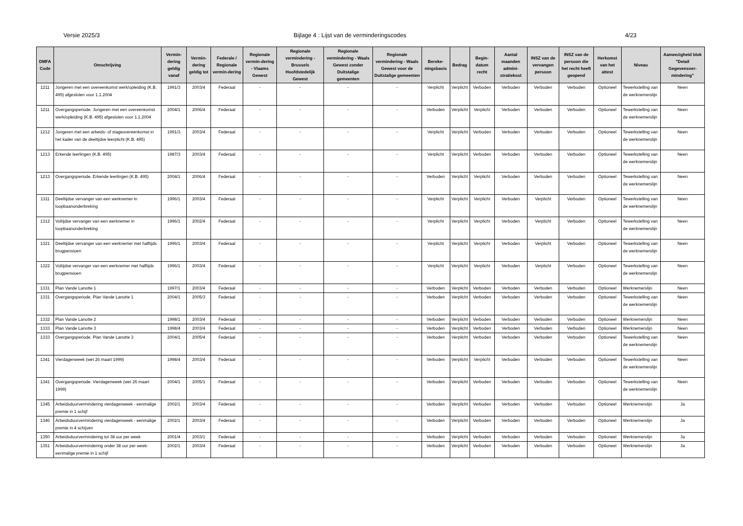Versie 2025/3 Bijlage 4 : Lijst van de verminderingscodes
4/23
| DMFA Code | Omschrijving | Vermin-dering geldig vanaf | Vermin-dering geldig tot | Federale / Regionale vermin-dering | Regionale vermin-dering - Vlaams Gewest | Regionale vermindering - Brussels Hoofdstedelijk Gewest | Regionale vermindering - Waals Gewest zonder Duitstalige gemeenten | Regionale vermindering - Waals Gewest voor de Duitstalige gemeenten | Bereke-ningsbasis | Bedrag | Begin-datum recht | Aantal maanden admini-stratiekost | INSZ van de vervangen persoon | INSZ van de persoon die het recht heeft geopend | Herkomst van het attest | Niveau | Aanwezigheid blok "Detail Gegevensver-mindering" |
| --- | --- | --- | --- | --- | --- | --- | --- | --- | --- | --- | --- | --- | --- | --- | --- | --- | --- |
| 1211 | Jongeren met een overeenkomst werk/opleiding (K.B. 495) afgesloten voor 1.1.2004 | 1991/3 | 2003/4 | Federaal | - | - | - | - | Verplicht | Verplicht | Verboden | Verboden | Verboden | Verboden | Optioneel | Tewerkstelling van de werknemerslijn | Neen |
| 1211 | Overgangsperiode. Jongeren met een overeenkomst werk/opleiding (K.B. 495) afgesloten voor 1.1.2004 | 2004/1 | 2006/4 | Federaal | - | - | - | - | Verboden | Verplicht | Verplicht | Verboden | Verboden | Verboden | Optioneel | Tewerkstelling van de werknemerslijn | Neen |
| 1212 | Jongeren met een arbeids- of stageovereenkomst in het kader van de deeltijdse leerplicht (K.B. 495) | 1991/3 | 2003/4 | Federaal | - | - | - | - | Verplicht | Verplicht | Verboden | Verboden | Verboden | Verboden | Optioneel | Tewerkstelling van de werknemerslijn | Neen |
| 1213 | Erkende leerlingen (K.B. 495) | 1987/3 | 2003/4 | Federaal | - | - | - | - | Verplicht | Verplicht | Verboden | Verboden | Verboden | Verboden | Optioneel | Tewerkstelling van de werknemerslijn | Neen |
| 1213 | Overgangsperiode. Erkende leerlingen (K.B. 495) | 2004/1 | 2006/4 | Federaal | - | - | - | - | Verboden | Verplicht | Verplicht | Verboden | Verboden | Verboden | Optioneel | Tewerkstelling van de werknemerslijn | Neen |
| 1311 | Deeltijdse vervanger van een werknemer in loopbaanonderbreking | 1996/1 | 2003/4 | Federaal | - | - | - | - | Verplicht | Verplicht | Verplicht | Verboden | Verplicht | Verboden | Optioneel | Tewerkstelling van de werknemerslijn | Neen |
| 1312 | Voltijdse vervanger van een werknemer in loopbaanonderbreking | 1996/1 | 2002/4 | Federaal | - | - | - | - | Verplicht | Verplicht | Verplicht | Verboden | Verplicht | Verboden | Optioneel | Tewerkstelling van de werknemerslijn | Neen |
| 1321 | Deeltijdse vervanger van een werknemer met halftijds brugpensioen | 1996/1 | 2003/4 | Federaal | - | - | - | - | Verplicht | Verplicht | Verplicht | Verboden | Verplicht | Verboden | Optioneel | Tewerkstelling van de werknemerslijn | Neen |
| 1322 | Voltijdse vervanger van een werknemer met halftijds brugpensioen | 1996/1 | 2003/4 | Federaal | - | - | - | - | Verplicht | Verplicht | Verplicht | Verboden | Verplicht | Verboden | Optioneel | Tewerkstelling van de werknemerslijn | Neen |
| 1331 | Plan Vande Lanotte 1 | 1997/1 | 2003/4 | Federaal | - | - | - | - | Verboden | Verplicht | Verboden | Verboden | Verboden | Verboden | Optioneel | Werknemerslijn | Neen |
| 1331 | Overgangsperiode. Plan Vande Lanotte 1 | 2004/1 | 2005/3 | Federaal | - | - | - | - | Verboden | Verplicht | Verboden | Verboden | Verboden | Verboden | Optioneel | Tewerkstelling van de werknemerslijn | Neen |
| 1332 | Plan Vande Lanotte 2 | 1998/1 | 2003/4 | Federaal | - | - | - | - | Verboden | Verplicht | Verboden | Verboden | Verboden | Verboden | Optioneel | Werknemerslijn | Neen |
| 1333 | Plan Vande Lanotte 3 | 1998/4 | 2003/4 | Federaal | - | - | - | - | Verboden | Verplicht | Verboden | Verboden | Verboden | Verboden | Optioneel | Werknemerslijn | Neen |
| 1333 | Overgangsperiode. Plan Vande Lanotte 3 | 2004/1 | 2005/4 | Federaal | - | - | - | - | Verboden | Verplicht | Verboden | Verboden | Verboden | Verboden | Optioneel | Tewerkstelling van de werknemerslijn | Neen |
| 1341 | Vierdagenweek (wet 26 maart 1999) | 1998/4 | 2003/4 | Federaal | - | - | - | - | Verboden | Verplicht | Verplicht | Verboden | Verboden | Verboden | Optioneel | Tewerkstelling van de werknemerslijn | Neen |
| 1341 | Overgangsperiode. Vierdagenweek (wet 26 maart 1999) | 2004/1 | 2005/1 | Federaal | - | - | - | - | Verboden | Verplicht | Verboden | Verboden | Verboden | Verboden | Optioneel | Tewerkstelling van de werknemerslijn | Neen |
| 1345 | Arbeidsduurvermindering vierdagenweek - eenmalige premie in 1 schijf | 2002/1 | 2003/4 | Federaal | - | - | - | - | Verboden | Verplicht | Verboden | Verboden | Verboden | Verboden | Optioneel | Werknemerslijn | Ja |
| 1346 | Arbeidsduurvermindering vierdagenweek - eenmalige premie in 4 schijven | 2002/1 | 2003/4 | Federaal | - | - | - | - | Verboden | Verplicht | Verboden | Verboden | Verboden | Verboden | Optioneel | Werknemerslijn | Ja |
| 1350 | Arbeidsduurvermindering tot 38 uur per week | 2001/4 | 2003/1 | Federaal | - | - | - | - | Verboden | Verplicht | Verboden | Verboden | Verboden | Verboden | Optioneel | Werknemerslijn | Ja |
| 1351 | Arbeidsduurvermindering onder 38 uur per week- eenmalige premie in 1 schijf | 2002/1 | 2003/4 | Federaal | - | - | - | - | Verboden | Verplicht | Verboden | Verboden | Verboden | Verboden | Optioneel | Werknemerslijn | Ja |